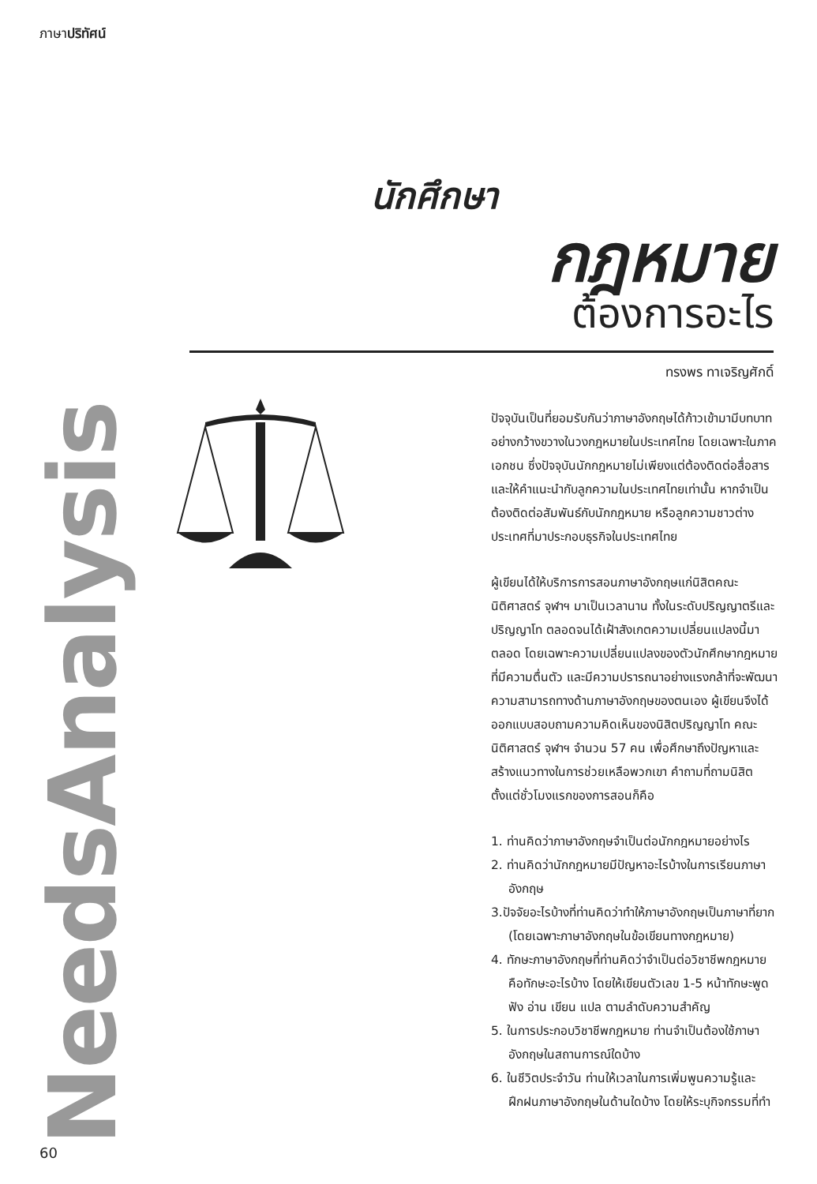ภาษาปริทัศน์
นักศึกษา
กฎหมาย
ต้องการอะไร
ทรงพร ทาเจริญศักดิ์
NeedsAnalysis
ปัจจุบันเป็นที่ยอมรับกันว่าภาษาอังกฤษได้ก้าวเข้ามามีบทบาทอย่างกว้างขวางในวงกฎหมายในประเทศไทย โดยเฉพาะในภาคเอกชน ซึ่งปัจจุบันนักกฎหมายไม่เพียงแต่ต้องติดต่อสื่อสาร และให้คำแนะนำกับลูกความในประเทศไทยเท่านั้น หากจำเป็นต้องติดต่อสัมพันธ์กับนักกฎหมาย หรือลูกความชาวต่างประเทศที่มาประกอบธุรกิจในประเทศไทย
ผู้เขียนได้ให้บริการการสอนภาษาอังกฤษแก่นิสิตคณะนิติศาสตร์ จุฬาฯ มาเป็นเวลานาน ทั้งในระดับปริญญาตรีและปริญญาโท ตลอดจนได้เฝ้าสังเกตความเปลี่ยนแปลงนี้มาตลอด โดยเฉพาะความเปลี่ยนแปลงของตัวนักศึกษากฎหมายที่มีความตื่นตัว และมีความปรารถนาอย่างแรงกล้าที่จะพัฒนาความสามารถทางด้านภาษาอังกฤษของตนเอง ผู้เขียนจึงได้ออกแบบสอบถามความคิดเห็นของนิสิตปริญญาโท คณะนิติศาสตร์ จุฬาฯ จำนวน 57 คน เพื่อศึกษาถึงปัญหาและสร้างแนวทางในการช่วยเหลือพวกเขา คำถามที่ถามนิสิตตั้งแต่ชั่วโมงแรกของการสอนก็คือ
1. ท่านคิดว่าภาษาอังกฤษจำเป็นต่อนักกฎหมายอย่างไร
2. ท่านคิดว่านักกฎหมายมีปัญหาอะไรบ้างในการเรียนภาษาอังกฤษ
3.ปัจจัยอะไรบ้างที่ท่านคิดว่าทำให้ภาษาอังกฤษเป็นภาษาที่ยาก (โดยเฉพาะภาษาอังกฤษในข้อเขียนทางกฎหมาย)
4. ทักษะภาษาอังกฤษที่ท่านคิดว่าจำเป็นต่อวิชาชีพกฎหมายคือทักษะอะไรบ้าง โดยให้เขียนตัวเลข 1-5 หน้าทักษะพูด ฟัง อ่าน เขียน แปล ตามลำดับความสำคัญ
5. ในการประกอบวิชาชีพกฎหมาย ท่านจำเป็นต้องใช้ภาษาอังกฤษในสถานการณ์ใดบ้าง
6. ในชีวิตประจำวัน ท่านให้เวลาในการเพิ่มพูนความรู้และฝึกฝนภาษาอังกฤษในด้านใดบ้าง โดยให้ระบุกิจกรรมที่ทำ
60